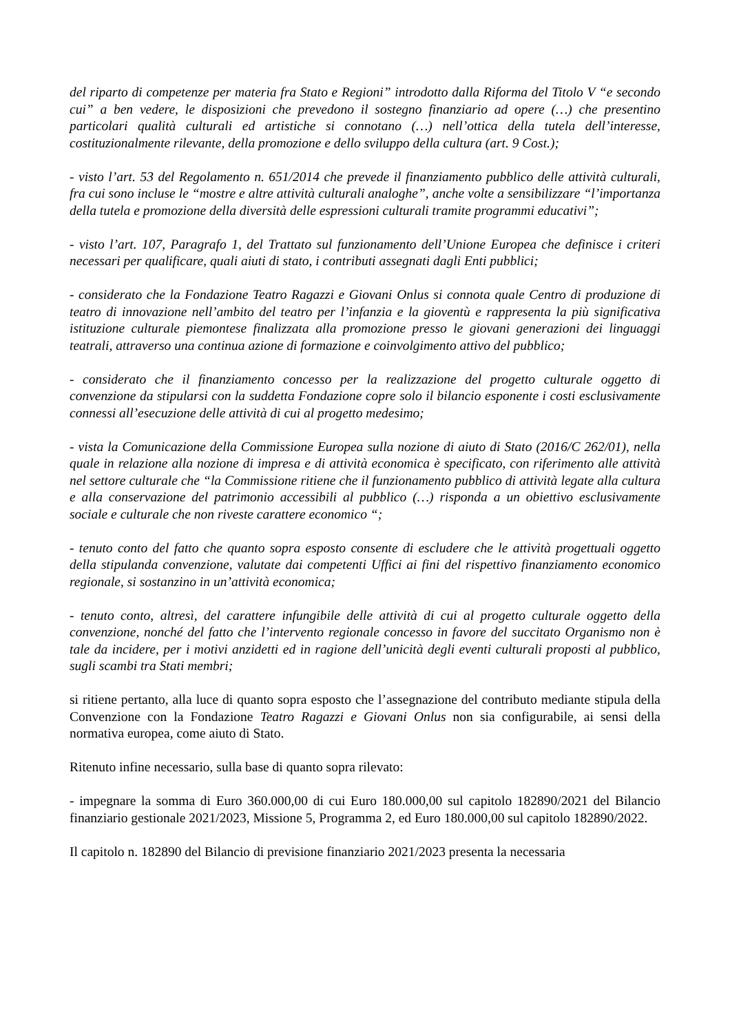del riparto di competenze per materia fra Stato e Regioni” introdotto dalla Riforma del Titolo V “e secondo cui” a ben vedere, le disposizioni che prevedono il sostegno finanziario ad opere (…) che presentino particolari qualità culturali ed artistiche si connotano (…) nell’ottica della tutela dell’interesse, costituzionalmente rilevante, della promozione e dello sviluppo della cultura (art. 9 Cost.);
- visto l’art. 53 del Regolamento n. 651/2014 che prevede il finanziamento pubblico delle attività culturali, fra cui sono incluse le “mostre e altre attività culturali analoghe”, anche volte a sensibilizzare “l’importanza della tutela e promozione della diversità delle espressioni culturali tramite programmi educativi”;
- visto l’art. 107, Paragrafo 1, del Trattato sul funzionamento dell’Unione Europea che definisce i criteri necessari per qualificare, quali aiuti di stato, i contributi assegnati dagli Enti pubblici;
- considerato che la Fondazione Teatro Ragazzi e Giovani Onlus si connota quale Centro di produzione di teatro di innovazione nell’ambito del teatro per l’infanzia e la gioventù e rappresenta la più significativa istituzione culturale piemontese finalizzata alla promozione presso le giovani generazioni dei linguaggi teatrali, attraverso una continua azione di formazione e coinvolgimento attivo del pubblico;
- considerato che il finanziamento concesso per la realizzazione del progetto culturale oggetto di convenzione da stipularsi con la suddetta Fondazione copre solo il bilancio esponente i costi esclusivamente connessi all’esecuzione delle attività di cui al progetto medesimo;
- vista la Comunicazione della Commissione Europea sulla nozione di aiuto di Stato (2016/C 262/01), nella quale in relazione alla nozione di impresa e di attività economica è specificato, con riferimento alle attività nel settore culturale che “la Commissione ritiene che il funzionamento pubblico di attività legate alla cultura e alla conservazione del patrimonio accessibili al pubblico (…) risponda a un obiettivo esclusivamente sociale e culturale che non riveste carattere economico “;
- tenuto conto del fatto che quanto sopra esposto consente di escludere che le attività progettuali oggetto della stipulanda convenzione, valutate dai competenti Uffici ai fini del rispettivo finanziamento economico regionale, si sostanzino in un’attività economica;
- tenuto conto, altresì, del carattere infungibile delle attività di cui al progetto culturale oggetto della convenzione, nonché del fatto che l’intervento regionale concesso in favore del succitato Organismo non è tale da incidere, per i motivi anzidetti ed in ragione dell’unicità degli eventi culturali proposti al pubblico, sugli scambi tra Stati membri;
si ritiene pertanto, alla luce di quanto sopra esposto che l’assegnazione del contributo mediante stipula della Convenzione con la Fondazione Teatro Ragazzi e Giovani Onlus non sia configurabile, ai sensi della normativa europea, come aiuto di Stato.
Ritenuto infine necessario, sulla base di quanto sopra rilevato:
- impegnare la somma di Euro 360.000,00 di cui Euro 180.000,00 sul capitolo 182890/2021 del Bilancio finanziario gestionale 2021/2023, Missione 5, Programma 2, ed Euro 180.000,00 sul capitolo 182890/2022.
Il capitolo n. 182890 del Bilancio di previsione finanziario 2021/2023 presenta la necessaria